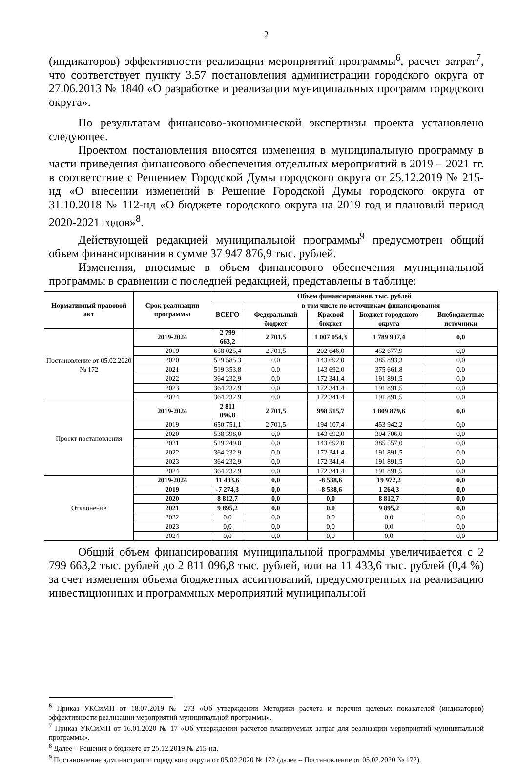2
(индикаторов) эффективности реализации мероприятий программы<sup>6</sup>, расчет затрат<sup>7</sup>, что соответствует пункту 3.57 постановления администрации городского округа от 27.06.2013 № 1840 «О разработке и реализации муниципальных программ городского округа».
По результатам финансово-экономической экспертизы проекта установлено следующее.
Проектом постановления вносятся изменения в муниципальную программу в части приведения финансового обеспечения отдельных мероприятий в 2019 – 2021 гг. в соответствие с Решением Городской Думы городского округа от 25.12.2019 № 215-нд «О внесении изменений в Решение Городской Думы городского округа от 31.10.2018 № 112-нд «О бюджете городского округа на 2019 год и плановый период 2020-2021 годов»<sup>8</sup>.
Действующей редакцией муниципальной программы<sup>9</sup> предусмотрен общий объем финансирования в сумме 37 947 876,9 тыс. рублей.
Изменения, вносимые в объем финансового обеспечения муниципальной программы в сравнении с последней редакцией, представлены в таблице:
| Нормативный правовой акт | Срок реализации программы | Объем финансирования, тыс. рублей | | | | |
| --- | --- | --- | --- | --- | --- | --- |
| | | ВСЕГО | в том числе по источникам финансирования | | | |
| | | | Федеральный бюджет | Краевой бюджет | Бюджет городского округа | Внебюджетные источники |
| Постановление от 05.02.2020 № 172 | 2019-2024 | 2 799 663,2 | 2 701,5 | 1 007 054,3 | 1 789 907,4 | 0,0 |
| | 2019 | 658 025,4 | 2 701,5 | 202 646,0 | 452 677,9 | 0,0 |
| | 2020 | 529 585,3 | 0,0 | 143 692,0 | 385 893,3 | 0,0 |
| | 2021 | 519 353,8 | 0,0 | 143 692,0 | 375 661,8 | 0,0 |
| | 2022 | 364 232,9 | 0,0 | 172 341,4 | 191 891,5 | 0,0 |
| | 2023 | 364 232,9 | 0,0 | 172 341,4 | 191 891,5 | 0,0 |
| | 2024 | 364 232,9 | 0,0 | 172 341,4 | 191 891,5 | 0,0 |
| Проект постановления | 2019-2024 | 2 811 096,8 | 2 701,5 | 998 515,7 | 1 809 879,6 | 0,0 |
| | 2019 | 650 751,1 | 2 701,5 | 194 107,4 | 453 942,2 | 0,0 |
| | 2020 | 538 398,0 | 0,0 | 143 692,0 | 394 706,0 | 0,0 |
| | 2021 | 529 249,0 | 0,0 | 143 692,0 | 385 557,0 | 0,0 |
| | 2022 | 364 232,9 | 0,0 | 172 341,4 | 191 891,5 | 0,0 |
| | 2023 | 364 232,9 | 0,0 | 172 341,4 | 191 891,5 | 0,0 |
| | 2024 | 364 232,9 | 0,0 | 172 341,4 | 191 891,5 | 0,0 |
| Отклонение | 2019-2024 | 11 433,6 | 0,0 | -8 538,6 | 19 972,2 | 0,0 |
| | 2019 | -7 274,3 | 0,0 | -8 538,6 | 1 264,3 | 0,0 |
| | 2020 | 8 812,7 | 0,0 | 0,0 | 8 812,7 | 0,0 |
| | 2021 | 9 895,2 | 0,0 | 0,0 | 9 895,2 | 0,0 |
| | 2022 | 0,0 | 0,0 | 0,0 | 0,0 | 0,0 |
| | 2023 | 0,0 | 0,0 | 0,0 | 0,0 | 0,0 |
| | 2024 | 0,0 | 0,0 | 0,0 | 0,0 | 0,0 |
Общий объем финансирования муниципальной программы увеличивается с 2 799 663,2 тыс. рублей до 2 811 096,8 тыс. рублей, или на 11 433,6 тыс. рублей (0,4 %) за счет изменения объема бюджетных ассигнований, предусмотренных на реализацию инвестиционных и программных мероприятий муниципальной
<sup>6</sup> Приказ УКСиМП от 18.07.2019 № 273 «Об утверждении Методики расчета и перечня целевых показателей (индикаторов) эффективности реализации мероприятий муниципальной программы».
<sup>7</sup> Приказ УКСиМП от 16.01.2020 № 17 «Об утверждении расчетов планируемых затрат для реализации мероприятий муниципальной программы».
<sup>8</sup> Далее – Решения о бюджете от 25.12.2019 № 215-нд.
<sup>9</sup> Постановление администрации городского округа от 05.02.2020 № 172 (далее – Постановление от 05.02.2020 № 172).